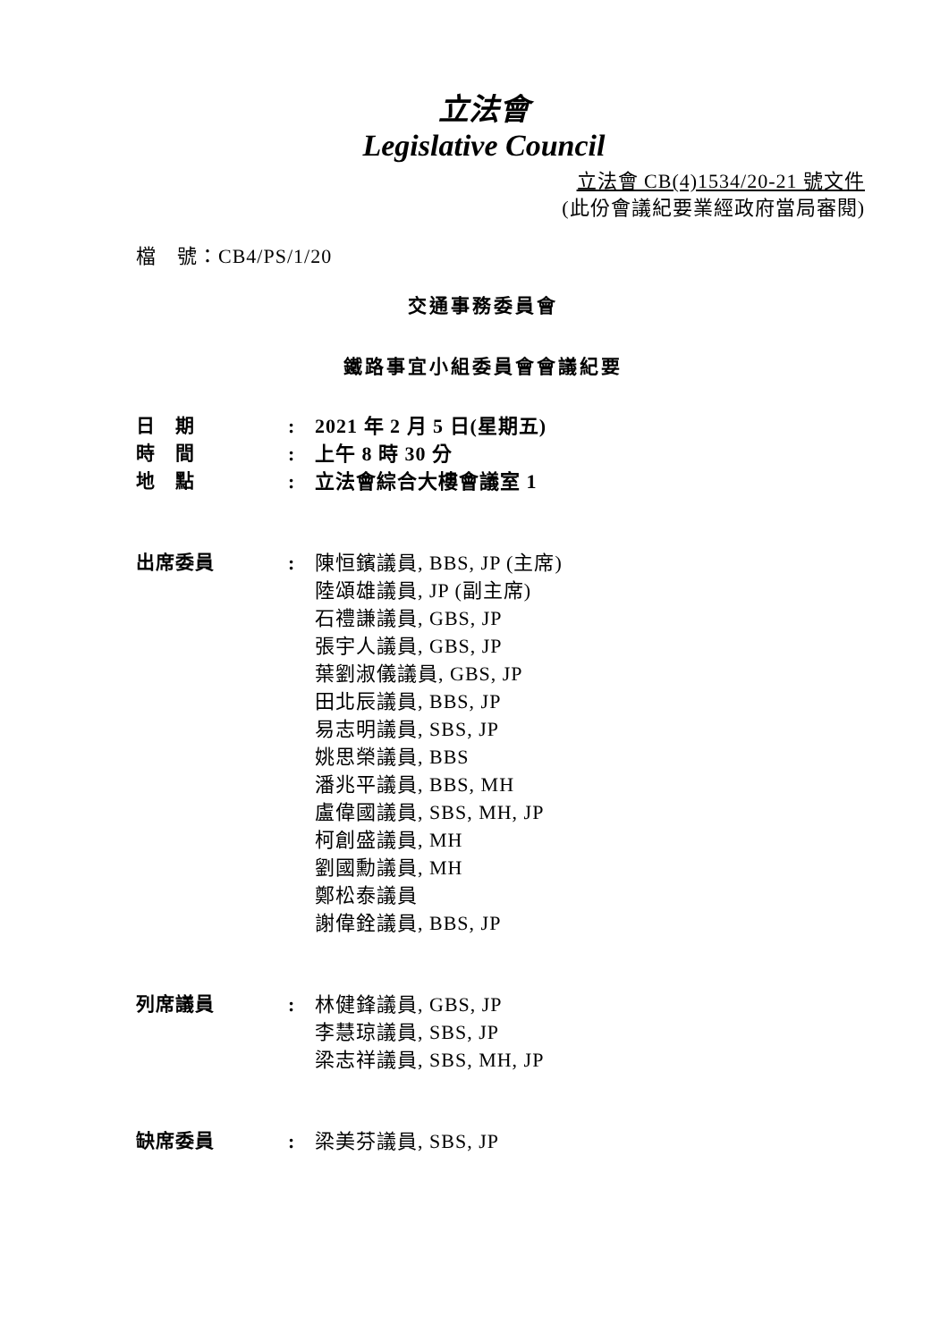立法會
Legislative Council
立法會 CB(4)1534/20-21 號文件
(此份會議紀要業經政府當局審閱)
檔　號：CB4/PS/1/20
交通事務委員會
鐵路事宜小組委員會會議紀要
| 日 期 | : | 2021 年 2 月 5 日(星期五) |
| 時 間 | : | 上午 8 時 30 分 |
| 地 點 | : | 立法會綜合大樓會議室 1 |
| 出席委員 | : | 陳恒鑌議員, BBS, JP (主席) 陸頌雄議員, JP (副主席) 石禮謙議員, GBS, JP 張宇人議員, GBS, JP 葉劉淑儀議員, GBS, JP 田北辰議員, BBS, JP 易志明議員, SBS, JP 姚思榮議員, BBS 潘兆平議員, BBS, MH 盧偉國議員, SBS, MH, JP 柯創盛議員, MH 劉國勳議員, MH 鄭松泰議員 謝偉銓議員, BBS, JP |
| 列席議員 | : | 林健鋒議員, GBS, JP 李慧琼議員, SBS, JP 梁志祥議員, SBS, MH, JP |
| 缺席委員 | : | 梁美芬議員, SBS, JP |